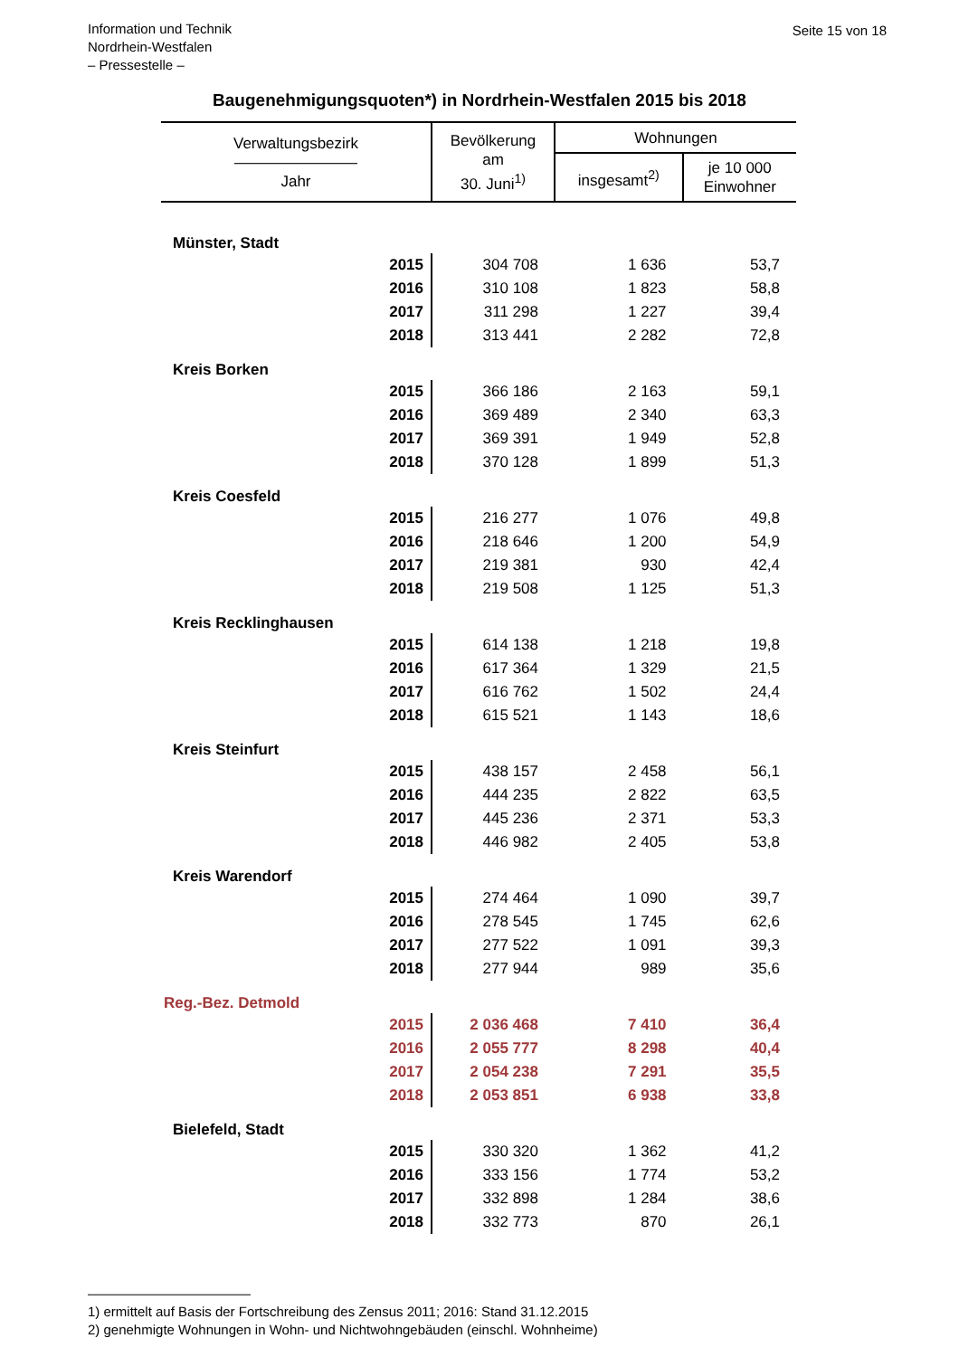Information und Technik
Nordrhein-Westfalen
– Pressestelle –
Seite 15 von 18
Baugenehmigungsquoten*) in Nordrhein-Westfalen 2015 bis 2018
| Verwaltungsbezirk ———————— Jahr | Bevölkerung am 30. Juni<sup>1)</sup> | Wohnungen | |
| --- | --- | --- | --- |
| | | insgesamt<sup>2)</sup> | je 10 000 Einwohner |
| Münster, Stadt | | | |
| 2015 | 304 708 | 1 636 | 53,7 |
| 2016 | 310 108 | 1 823 | 58,8 |
| 2017 | 311 298 | 1 227 | 39,4 |
| 2018 | 313 441 | 2 282 | 72,8 |
| Kreis Borken | | | |
| 2015 | 366 186 | 2 163 | 59,1 |
| 2016 | 369 489 | 2 340 | 63,3 |
| 2017 | 369 391 | 1 949 | 52,8 |
| 2018 | 370 128 | 1 899 | 51,3 |
| Kreis Coesfeld | | | |
| 2015 | 216 277 | 1 076 | 49,8 |
| 2016 | 218 646 | 1 200 | 54,9 |
| 2017 | 219 381 | 930 | 42,4 |
| 2018 | 219 508 | 1 125 | 51,3 |
| Kreis Recklinghausen | | | |
| 2015 | 614 138 | 1 218 | 19,8 |
| 2016 | 617 364 | 1 329 | 21,5 |
| 2017 | 616 762 | 1 502 | 24,4 |
| 2018 | 615 521 | 1 143 | 18,6 |
| Kreis Steinfurt | | | |
| 2015 | 438 157 | 2 458 | 56,1 |
| 2016 | 444 235 | 2 822 | 63,5 |
| 2017 | 445 236 | 2 371 | 53,3 |
| 2018 | 446 982 | 2 405 | 53,8 |
| Kreis Warendorf | | | |
| 2015 | 274 464 | 1 090 | 39,7 |
| 2016 | 278 545 | 1 745 | 62,6 |
| 2017 | 277 522 | 1 091 | 39,3 |
| 2018 | 277 944 | 989 | 35,6 |
| Reg.-Bez. Detmold | | | |
| 2015 | 2 036 468 | 7 410 | 36,4 |
| 2016 | 2 055 777 | 8 298 | 40,4 |
| 2017 | 2 054 238 | 7 291 | 35,5 |
| 2018 | 2 053 851 | 6 938 | 33,8 |
| Bielefeld, Stadt | | | |
| 2015 | 330 320 | 1 362 | 41,2 |
| 2016 | 333 156 | 1 774 | 53,2 |
| 2017 | 332 898 | 1 284 | 38,6 |
| 2018 | 332 773 | 870 | 26,1 |
————————————
1) ermittelt auf Basis der Fortschreibung des Zensus 2011; 2016: Stand 31.12.2015
2) genehmigte Wohnungen in Wohn- und Nichtwohngebäuden (einschl. Wohnheime)